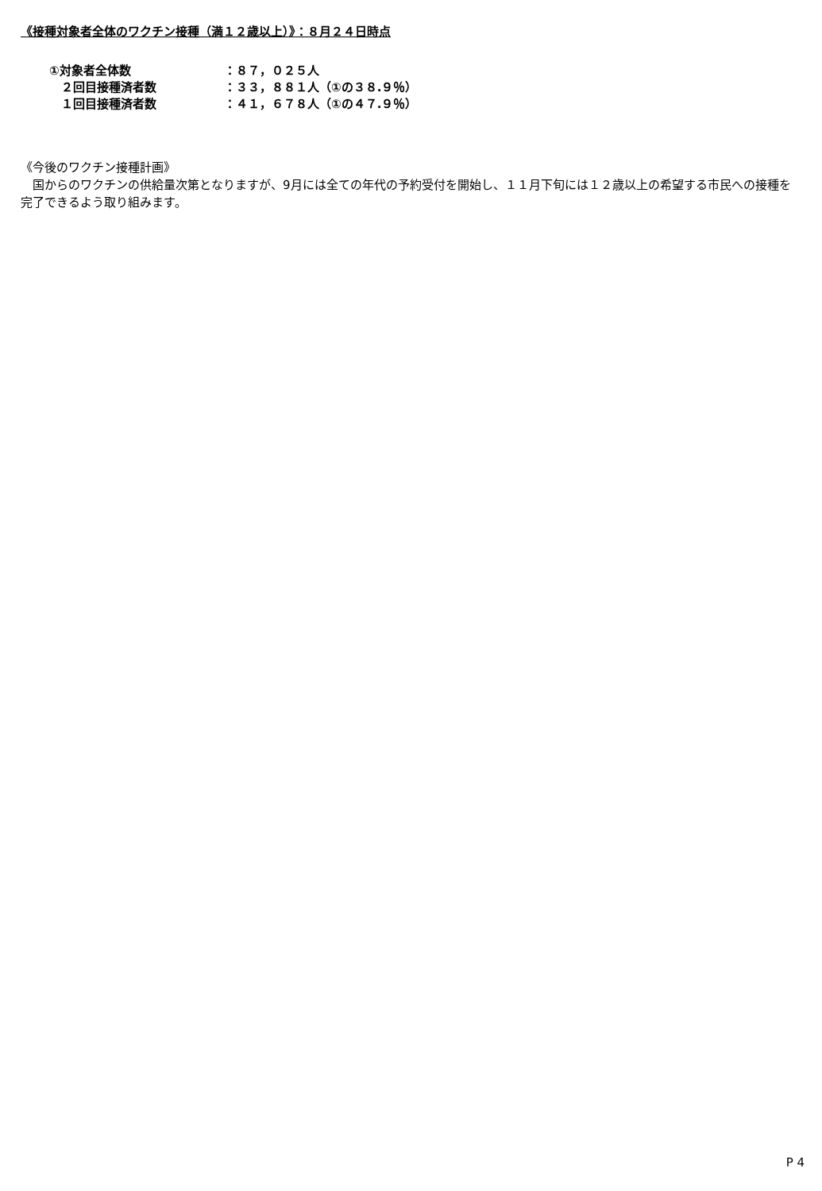《接種対象者全体のワクチン接種（満１２歳以上）》：８月２４日時点
| ①対象者全体数 | ：８７，０２５人 |
| ２回目接種済者数 | ：３３，８８１人（①の３８.９％） |
| １回目接種済者数 | ：４１，６７８人（①の４７.９％） |
《今後のワクチン接種計画》
　国からのワクチンの供給量次第となりますが、9月には全ての年代の予約受付を開始し、１１月下旬には１２歳以上の希望する市民への接種を完了できるよう取り組みます。
P 4